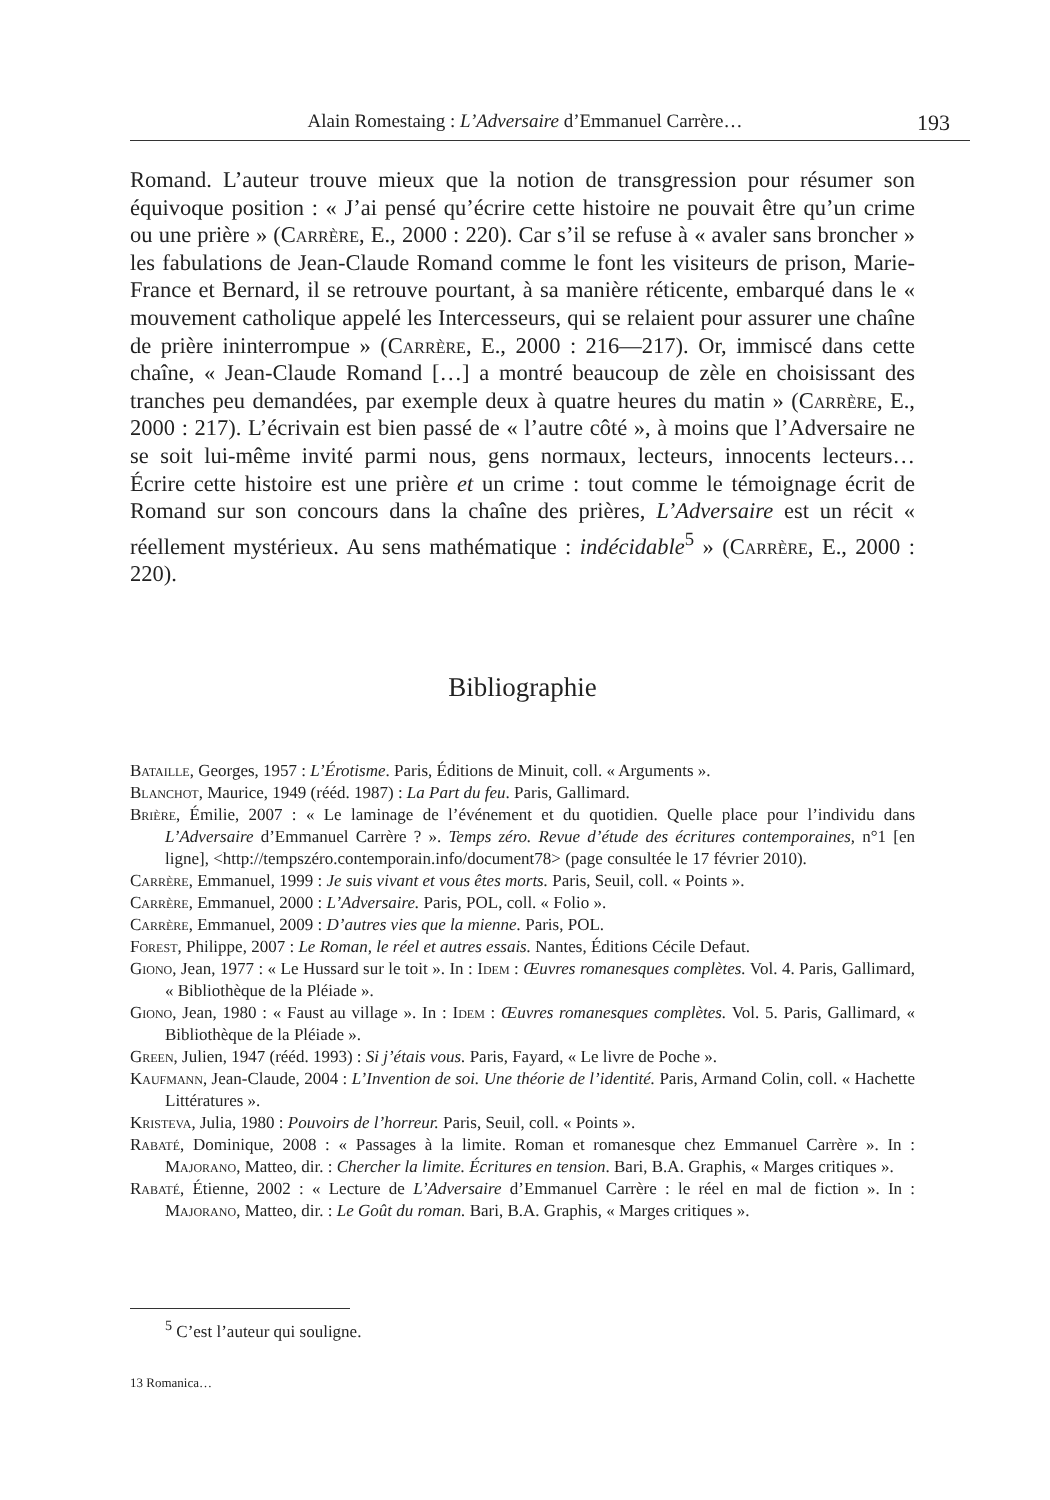Alain Romestaing : L’Adversaire d’Emmanuel Carrère… 193
Romand. L’auteur trouve mieux que la notion de transgression pour résumer son équivoque position : « J’ai pensé qu’écrire cette histoire ne pouvait être qu’un crime ou une prière » (Carrère, E., 2000 : 220). Car s’il se refuse à « avaler sans broncher » les fabulations de Jean-Claude Romand comme le font les visiteurs de prison, Marie-France et Bernard, il se retrouve pourtant, à sa manière réticente, embarqué dans le « mouvement catholique appelé les Intercesseurs, qui se relaient pour assurer une chaîne de prière ininterrompue » (Carrère, E., 2000 : 216—217). Or, immiscé dans cette chaîne, « Jean-Claude Romand […] a montré beaucoup de zèle en choisissant des tranches peu demandées, par exemple deux à quatre heures du matin » (Carrère, E., 2000 : 217). L’écrivain est bien passé de « l’autre côté », à moins que l’Adversaire ne se soit lui-même invité parmi nous, gens normaux, lecteurs, innocents lecteurs… Écrire cette histoire est une prière et un crime : tout comme le témoignage écrit de Romand sur son concours dans la chaîne des prières, L’Adversaire est un récit « réellement mystérieux. Au sens mathématique : indécidable<sup>5</sup> » (Carrère, E., 2000 : 220).
Bibliographie
Bataille, Georges, 1957 : L’Érotisme. Paris, Éditions de Minuit, coll. « Arguments ».
Blanchot, Maurice, 1949 (rééd. 1987) : La Part du feu. Paris, Gallimard.
Brière, Émilie, 2007 : « Le laminage de l’événement et du quotidien. Quelle place pour l’individu dans L’Adversaire d’Emmanuel Carrère ? ». Temps zéro. Revue d’étude des écritures contemporaines, n°1 [en ligne], <http://tempszéro.contemporain.info/document78> (page consultée le 17 février 2010).
Carrère, Emmanuel, 1999 : Je suis vivant et vous êtes morts. Paris, Seuil, coll. « Points ».
Carrère, Emmanuel, 2000 : L’Adversaire. Paris, POL, coll. « Folio ».
Carrère, Emmanuel, 2009 : D’autres vies que la mienne. Paris, POL.
Forest, Philippe, 2007 : Le Roman, le réel et autres essais. Nantes, Éditions Cécile Defaut.
Giono, Jean, 1977 : « Le Hussard sur le toit ». In : Idem : Œuvres romanesques complètes. Vol. 4. Paris, Gallimard, « Bibliothèque de la Pléiade ».
Giono, Jean, 1980 : « Faust au village ». In : Idem : Œuvres romanesques complètes. Vol. 5. Paris, Gallimard, « Bibliothèque de la Pléiade ».
Green, Julien, 1947 (rééd. 1993) : Si j’étais vous. Paris, Fayard, « Le livre de Poche ».
Kaufmann, Jean-Claude, 2004 : L’Invention de soi. Une théorie de l’identité. Paris, Armand Colin, coll. « Hachette Littératures ».
Kristeva, Julia, 1980 : Pouvoirs de l’horreur. Paris, Seuil, coll. « Points ».
Rabaté, Dominique, 2008 : « Passages à la limite. Roman et romanesque chez Emmanuel Carrère ». In : Majorano, Matteo, dir. : Chercher la limite. Écritures en tension. Bari, B.A. Graphis, « Marges critiques ».
Rabaté, Étienne, 2002 : « Lecture de L’Adversaire d’Emmanuel Carrère : le réel en mal de fiction ». In : Majorano, Matteo, dir. : Le Goût du roman. Bari, B.A. Graphis, « Marges critiques ».
<sup>5</sup> C’est l’auteur qui souligne.
13 Romanica…